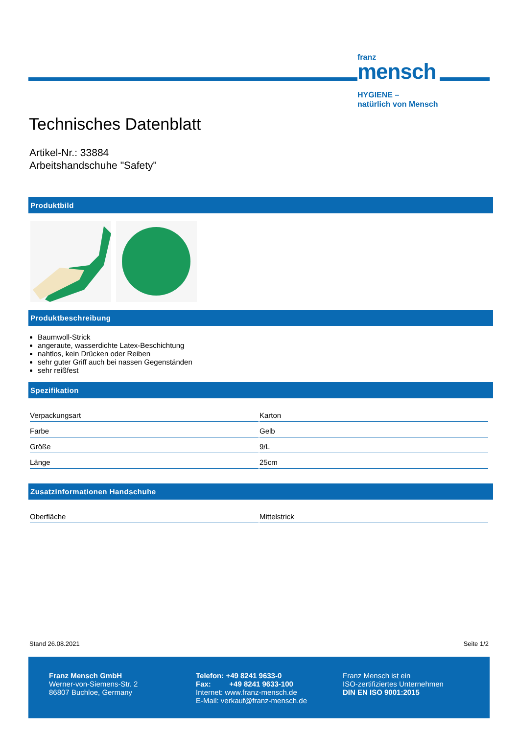franz
mensch
HYGIENE –
natürlich von Mensch
Technisches Datenblatt
Artikel-Nr.: 33884
Arbeitshandschuhe "Safety"
Produktbild
Produktbeschreibung
Baumwoll-Strick
angeraute, wasserdichte Latex-Beschichtung
nahtlos, kein Drücken oder Reiben
sehr guter Griff auch bei nassen Gegenständen
sehr reißfest
Spezifikation
| Verpackungsart | Karton |
| Farbe | Gelb |
| Größe | 9/L |
| Länge | 25cm |
Zusatzinformationen Handschuhe
| Oberfläche | Mittelstrick |
Stand 26.08.2021 Seite 1/2
Franz Mensch GmbH
Werner-von-Siemens-Str. 2
86807 Buchloe, Germany
Telefon: +49 8241 9633-0
Fax: +49 8241 9633-100
Internet: www.franz-mensch.de
E-Mail: verkauf@franz-mensch.de
Franz Mensch ist ein
ISO-zertifiziertes Unternehmen
DIN EN ISO 9001:2015